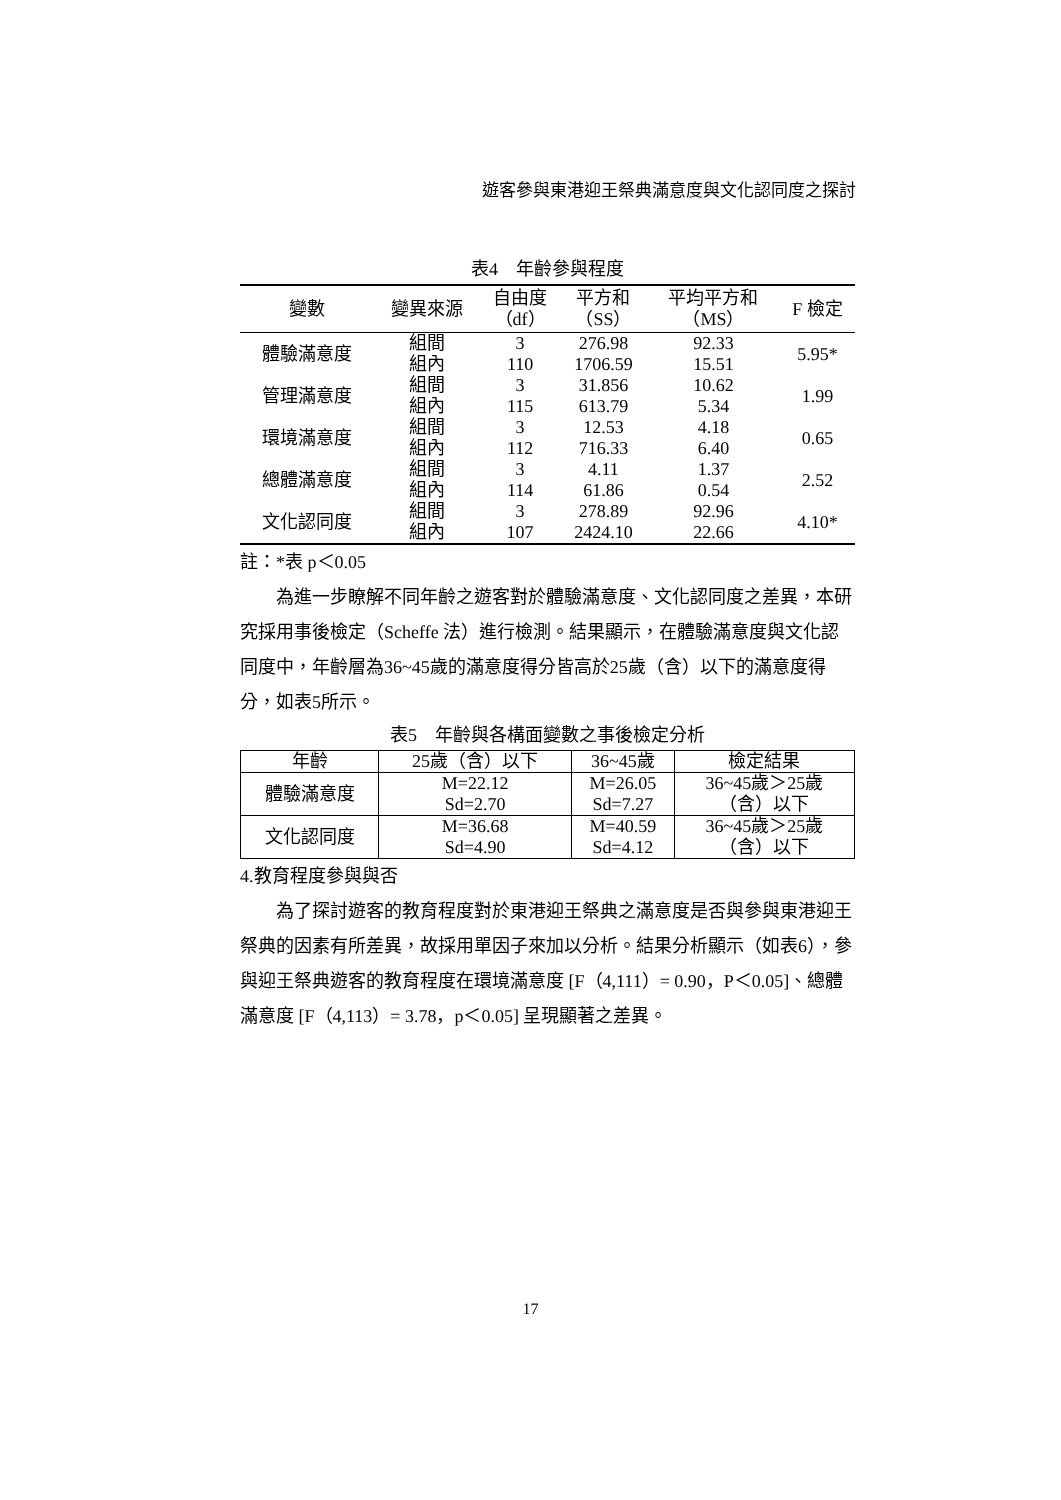遊客參與東港迎王祭典滿意度與文化認同度之探討
表4　年齡參與程度
| 變數 | 變異來源 | 自由度 （df） | 平方和 （SS） | 平均平方和 （MS） | F 檢定 |
| --- | --- | --- | --- | --- | --- |
| 體驗滿意度 | 組間 | 3 | 276.98 | 92.33 | 5.95* |
| | 組內 | 110 | 1706.59 | 15.51 | |
| 管理滿意度 | 組間 | 3 | 31.856 | 10.62 | 1.99 |
| | 組內 | 115 | 613.79 | 5.34 | |
| 環境滿意度 | 組間 | 3 | 12.53 | 4.18 | 0.65 |
| | 組內 | 112 | 716.33 | 6.40 | |
| 總體滿意度 | 組間 | 3 | 4.11 | 1.37 | 2.52 |
| | 組內 | 114 | 61.86 | 0.54 | |
| 文化認同度 | 組間 | 3 | 278.89 | 92.96 | 4.10* |
| | 組內 | 107 | 2424.10 | 22.66 | |
註：*表 p＜0.05
為進一步瞭解不同年齡之遊客對於體驗滿意度、文化認同度之差異，本研究採用事後檢定（Scheffe 法）進行檢測。結果顯示，在體驗滿意度與文化認同度中，年齡層為36~45歲的滿意度得分皆高於25歲（含）以下的滿意度得分，如表5所示。
表5　年齡與各構面變數之事後檢定分析
| 年齡 | 25歲（含）以下 | 36~45歲 | 檢定結果 |
| --- | --- | --- | --- |
| 體驗滿意度 | M=22.12 Sd=2.70 | M=26.05 Sd=7.27 | 36~45歲＞25歲 （含）以下 |
| 文化認同度 | M=36.68 Sd=4.90 | M=40.59 Sd=4.12 | 36~45歲＞25歲 （含）以下 |
4.教育程度參與與否
為了探討遊客的教育程度對於東港迎王祭典之滿意度是否與參與東港迎王祭典的因素有所差異，故採用單因子來加以分析。結果分析顯示（如表6），參與迎王祭典遊客的教育程度在環境滿意度 [F（4,111）= 0.90，P＜0.05]、總體滿意度 [F（4,113）= 3.78，p＜0.05] 呈現顯著之差異。
17